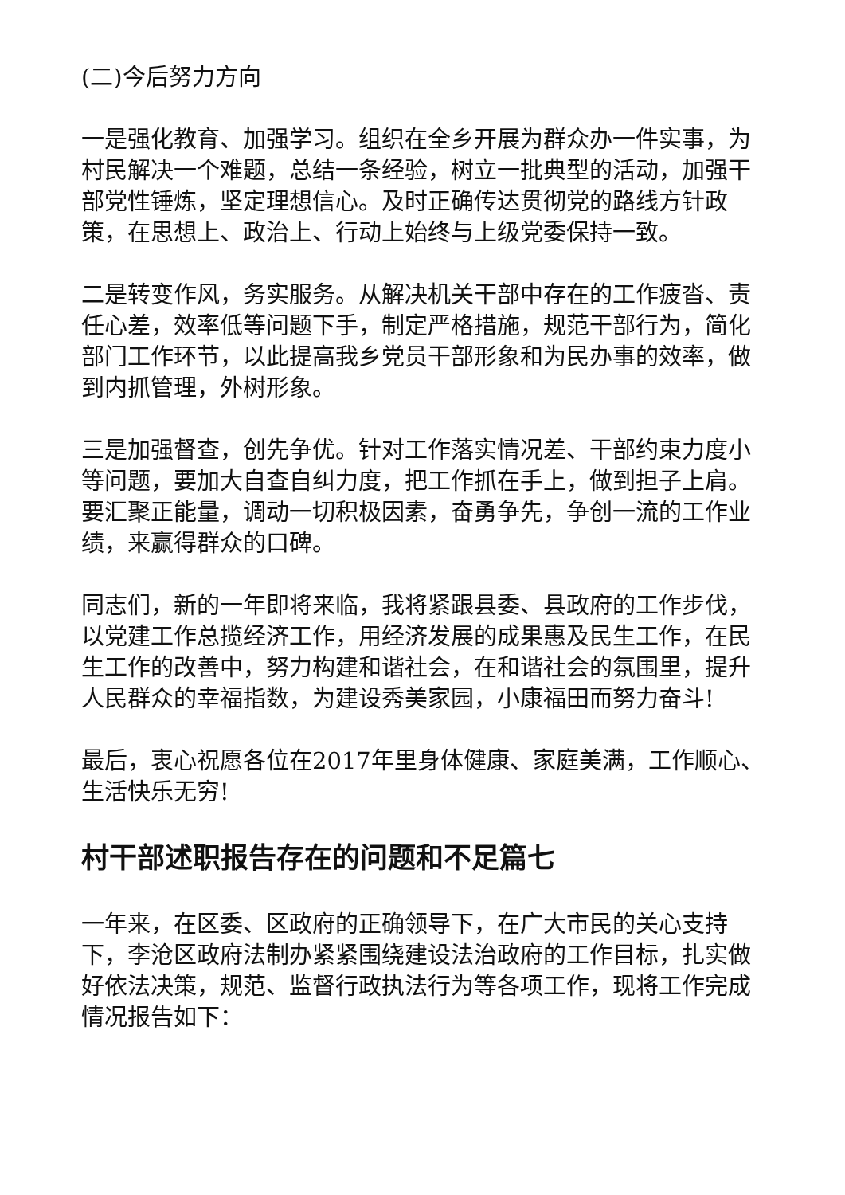(二)今后努力方向
一是强化教育、加强学习。组织在全乡开展为群众办一件实事，为村民解决一个难题，总结一条经验，树立一批典型的活动，加强干部党性锤炼，坚定理想信心。及时正确传达贯彻党的路线方针政策，在思想上、政治上、行动上始终与上级党委保持一致。
二是转变作风，务实服务。从解决机关干部中存在的工作疲沓、责任心差，效率低等问题下手，制定严格措施，规范干部行为，简化部门工作环节，以此提高我乡党员干部形象和为民办事的效率，做到内抓管理，外树形象。
三是加强督查，创先争优。针对工作落实情况差、干部约束力度小等问题，要加大自查自纠力度，把工作抓在手上，做到担子上肩。要汇聚正能量，调动一切积极因素，奋勇争先，争创一流的工作业绩，来赢得群众的口碑。
同志们，新的一年即将来临，我将紧跟县委、县政府的工作步伐，以党建工作总揽经济工作，用经济发展的成果惠及民生工作，在民生工作的改善中，努力构建和谐社会，在和谐社会的氛围里，提升人民群众的幸福指数，为建设秀美家园，小康福田而努力奋斗!
最后，衷心祝愿各位在2017年里身体健康、家庭美满，工作顺心、生活快乐无穷!
村干部述职报告存在的问题和不足篇七
一年来，在区委、区政府的正确领导下，在广大市民的关心支持下，李沧区政府法制办紧紧围绕建设法治政府的工作目标，扎实做好依法决策，规范、监督行政执法行为等各项工作，现将工作完成情况报告如下：